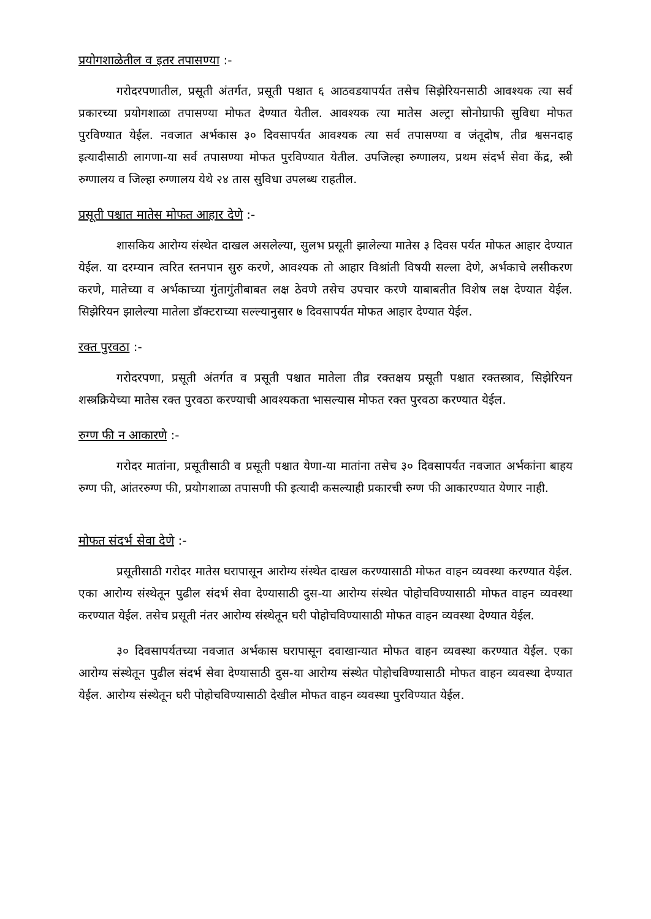प्रयोगशाळेतील व इतर तपासण्या :-
गरोदरपणातील, प्रसूती अंतर्गत, प्रसूती पश्चात ६ आठवडयापर्यत तसेच सिझेरियनसाठी आवश्यक त्या सर्व प्रकारच्या प्रयोगशाळा तपासण्या मोफत देण्यात येतील. आवश्यक त्या मातेस अल्ट्रा सोनोग्राफी सुविधा मोफत पुरविण्यात येईल. नवजात अर्भकास ३० दिवसापर्यत आवश्यक त्या सर्व तपासण्या व जंतूदोष, तीव्र श्वसनदाह इत्यादीसाठी लागणा-या सर्व तपासण्या मोफत पुरविण्यात येतील. उपजिल्हा रुग्णालय, प्रथम संदर्भ सेवा केंद्र, स्त्री रुग्णालय व जिल्हा रुग्णालय येथे २४ तास सुविधा उपलब्ध राहतील.
प्रसूती पश्चात मातेस मोफत आहार देणे :-
शासकिय आरोग्य संस्थेत दाखल असलेल्या, सुलभ प्रसूती झालेल्या मातेस ३ दिवस पर्यत मोफत आहार देण्यात येईल. या दरम्यान त्वरित स्तनपान सुरु करणे, आवश्यक तो आहार विश्रांती विषयी सल्ला देणे, अर्भकाचे लसीकरण करणे, मातेच्या व अर्भकाच्या गुंतागुंतीबाबत लक्ष ठेवणे तसेच उपचार करणे याबाबतीत विशेष लक्ष देण्यात येईल. सिझेरियन झालेल्या मातेला डॉक्टराच्या सल्ल्यानुसार ७ दिवसापर्यत मोफत आहार देण्यात येईल.
रक्त पुरवठा :-
गरोदरपणा, प्रसूती अंतर्गत व प्रसूती पश्चात मातेला तीव्र रक्तक्षय प्रसूती पश्चात रक्तस्त्राव, सिझेरियन शस्त्रक्रियेच्या मातेस रक्त पुरवठा करण्याची आवश्यकता भासल्यास मोफत रक्त पुरवठा करण्यात येईल.
रुग्ण फी न आकारणे :-
गरोदर मातांना, प्रसूतीसाठी व प्रसूती पश्चात येणा-या मातांना तसेच ३० दिवसापर्यत नवजात अर्भकांना बाहय रुग्ण फी, आंतररुग्ण फी, प्रयोगशाळा तपासणी फी इत्यादी कसल्याही प्रकारची रुग्ण फी आकारण्यात येणार नाही.
मोफत संदर्भ सेवा देणे :-
प्रसूतीसाठी गरोदर मातेस घरापासून आरोग्य संस्थेत दाखल करण्यासाठी मोफत वाहन व्यवस्था करण्यात येईल. एका आरोग्य संस्थेतून पुढील संदर्भ सेवा देण्यासाठी दुस-या आरोग्य संस्थेत पोहोचविण्यासाठी मोफत वाहन व्यवस्था करण्यात येईल. तसेच प्रसूती नंतर आरोग्य संस्थेतून घरी पोहोचविण्यासाठी मोफत वाहन व्यवस्था देण्यात येईल.
३० दिवसापर्यतच्या नवजात अर्भकास घरापासून दवाखान्यात मोफत वाहन व्यवस्था करण्यात येईल. एका आरोग्य संस्थेतून पुढील संदर्भ सेवा देण्यासाठी दुस-या आरोग्य संस्थेत पोहोचविण्यासाठी मोफत वाहन व्यवस्था देण्यात येईल. आरोग्य संस्थेतून घरी पोहोचविण्यासाठी देखील मोफत वाहन व्यवस्था पुरविण्यात येईल.